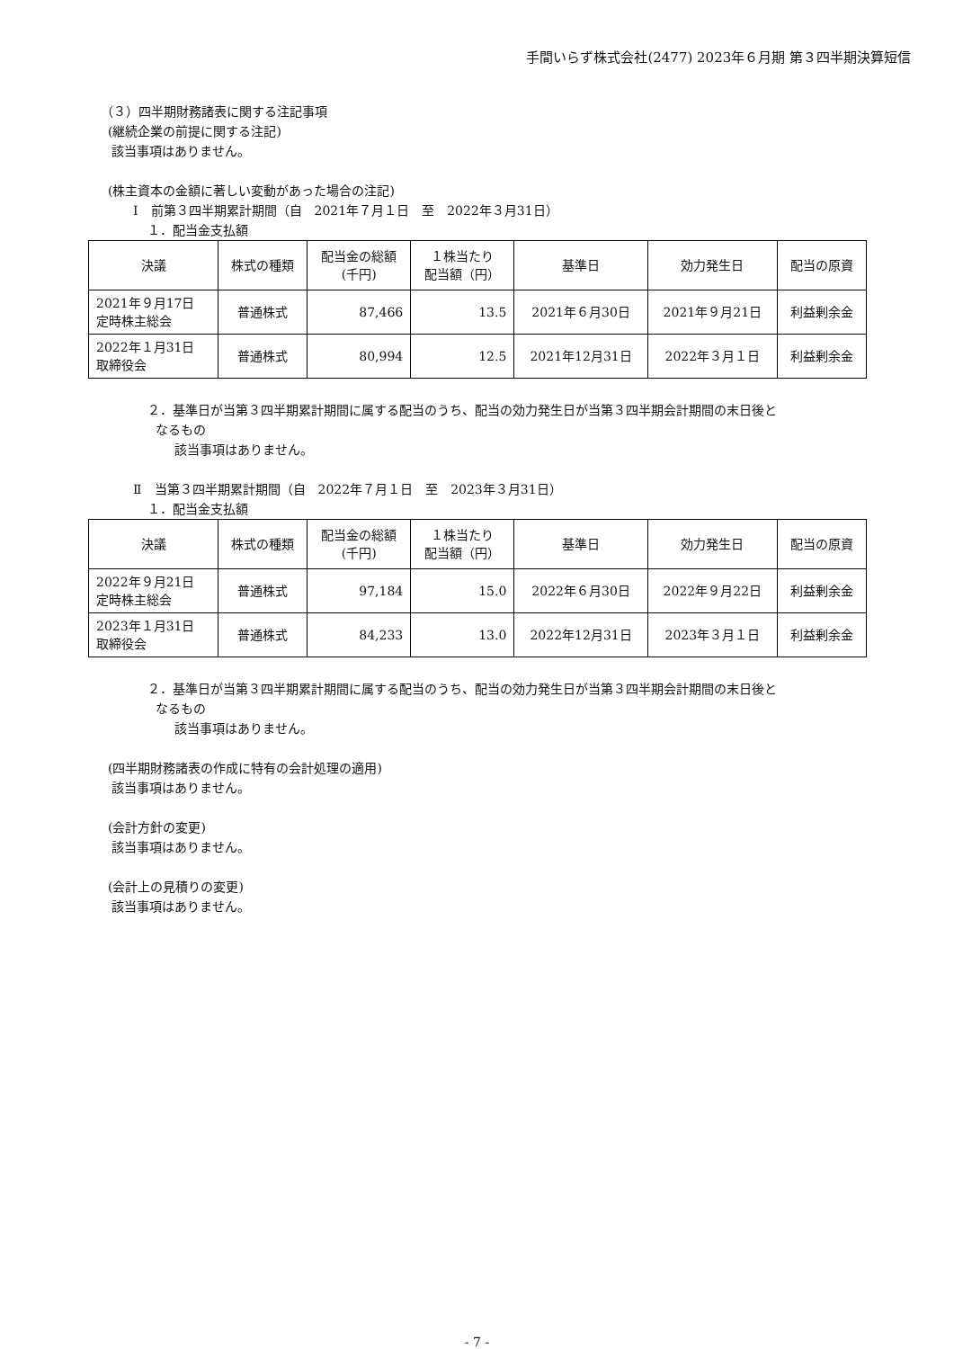手間いらず株式会社(2477) 2023年６月期 第３四半期決算短信
（３）四半期財務諸表に関する注記事項
(継続企業の前提に関する注記)
該当事項はありません。
(株主資本の金額に著しい変動があった場合の注記)
Ⅰ　前第３四半期累計期間（自　2021年７月１日　至　2022年３月31日）
１．配当金支払額
| 決議 | 株式の種類 | 配当金の総額 (千円) | １株当たり 配当額（円） | 基準日 | 効力発生日 | 配当の原資 |
| --- | --- | --- | --- | --- | --- | --- |
| 2021年９月17日 定時株主総会 | 普通株式 | 87,466 | 13.5 | 2021年６月30日 | 2021年９月21日 | 利益剰余金 |
| 2022年１月31日 取締役会 | 普通株式 | 80,994 | 12.5 | 2021年12月31日 | 2022年３月１日 | 利益剰余金 |
２．基準日が当第３四半期累計期間に属する配当のうち、配当の効力発生日が当第３四半期会計期間の末日後と
なるもの
該当事項はありません。
Ⅱ　当第３四半期累計期間（自　2022年７月１日　至　2023年３月31日）
１．配当金支払額
| 決議 | 株式の種類 | 配当金の総額 (千円) | １株当たり 配当額（円） | 基準日 | 効力発生日 | 配当の原資 |
| --- | --- | --- | --- | --- | --- | --- |
| 2022年９月21日 定時株主総会 | 普通株式 | 97,184 | 15.0 | 2022年６月30日 | 2022年９月22日 | 利益剰余金 |
| 2023年１月31日 取締役会 | 普通株式 | 84,233 | 13.0 | 2022年12月31日 | 2023年３月１日 | 利益剰余金 |
２．基準日が当第３四半期累計期間に属する配当のうち、配当の効力発生日が当第３四半期会計期間の末日後と
なるもの
該当事項はありません。
(四半期財務諸表の作成に特有の会計処理の適用)
該当事項はありません。
(会計方針の変更)
該当事項はありません。
(会計上の見積りの変更)
該当事項はありません。
- 7 -